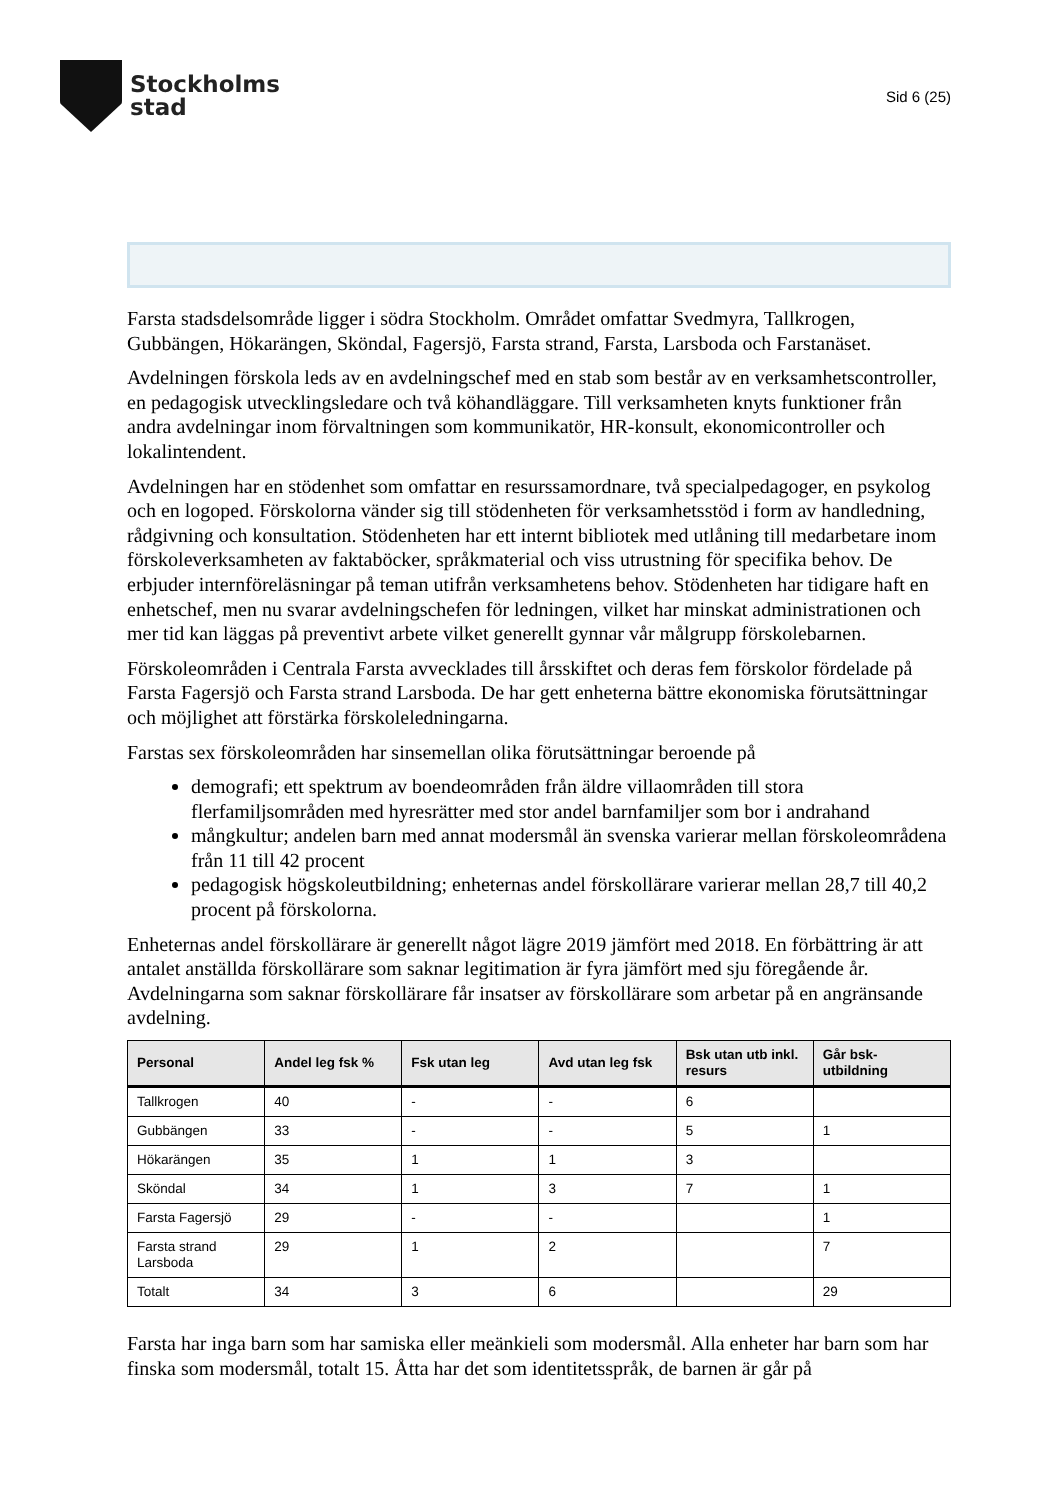Stockholms
stad
Sid 6 (25)
Farsta stadsdelsområde ligger i södra Stockholm. Området omfattar Svedmyra, Tallkrogen, Gubbängen, Hökarängen, Sköndal, Fagersjö, Farsta strand, Farsta, Larsboda och Farstanäset.
Avdelningen förskola leds av en avdelningschef med en stab som består av en verksamhetscontroller, en pedagogisk utvecklingsledare och två köhandläggare. Till verksamheten knyts funktioner från andra avdelningar inom förvaltningen som kommunikatör, HR-konsult, ekonomicontroller och lokalintendent.
Avdelningen har en stödenhet som omfattar en resurssamordnare, två specialpedagoger, en psykolog och en logoped. Förskolorna vänder sig till stödenheten för verksamhetsstöd i form av handledning, rådgivning och konsultation. Stödenheten har ett internt bibliotek med utlåning till medarbetare inom förskoleverksamheten av faktaböcker, språkmaterial och viss utrustning för specifika behov. De erbjuder internföreläsningar på teman utifrån verksamhetens behov. Stödenheten har tidigare haft en enhetschef, men nu svarar avdelningschefen för ledningen, vilket har minskat administrationen och mer tid kan läggas på preventivt arbete vilket generellt gynnar vår målgrupp förskolebarnen.
Förskoleområden i Centrala Farsta avvecklades till årsskiftet och deras fem förskolor fördelade på Farsta Fagersjö och Farsta strand Larsboda. De har gett enheterna bättre ekonomiska förutsättningar och möjlighet att förstärka förskoleledningarna.
Farstas sex förskoleområden har sinsemellan olika förutsättningar beroende på
demografi; ett spektrum av boendeområden från äldre villaområden till stora flerfamiljsområden med hyresrätter med stor andel barnfamiljer som bor i andrahand
mångkultur; andelen barn med annat modersmål än svenska varierar mellan förskoleområdena från 11 till 42 procent
pedagogisk högskoleutbildning; enheternas andel förskollärare varierar mellan 28,7 till 40,2 procent på förskolorna.
Enheternas andel förskollärare är generellt något lägre 2019 jämfört med 2018. En förbättring är att antalet anställda förskollärare som saknar legitimation är fyra jämfört med sju föregående år. Avdelningarna som saknar förskollärare får insatser av förskollärare som arbetar på en angränsande avdelning.
| Personal | Andel leg fsk % | Fsk utan leg | Avd utan leg fsk | Bsk utan utb inkl. resurs | Går bsk-utbildning |
| --- | --- | --- | --- | --- | --- |
| Tallkrogen | 40 | - | - | 6 | |
| Gubbängen | 33 | - | - | 5 | 1 |
| Hökarängen | 35 | 1 | 1 | 3 | |
| Sköndal | 34 | 1 | 3 | 7 | 1 |
| Farsta Fagersjö | 29 | - | - | | 1 |
| Farsta strand Larsboda | 29 | 1 | 2 | | 7 |
| Totalt | 34 | 3 | 6 | | 29 |
Farsta har inga barn som har samiska eller meänkieli som modersmål. Alla enheter har barn som har finska som modersmål, totalt 15. Åtta har det som identitetsspråk, de barnen är går på